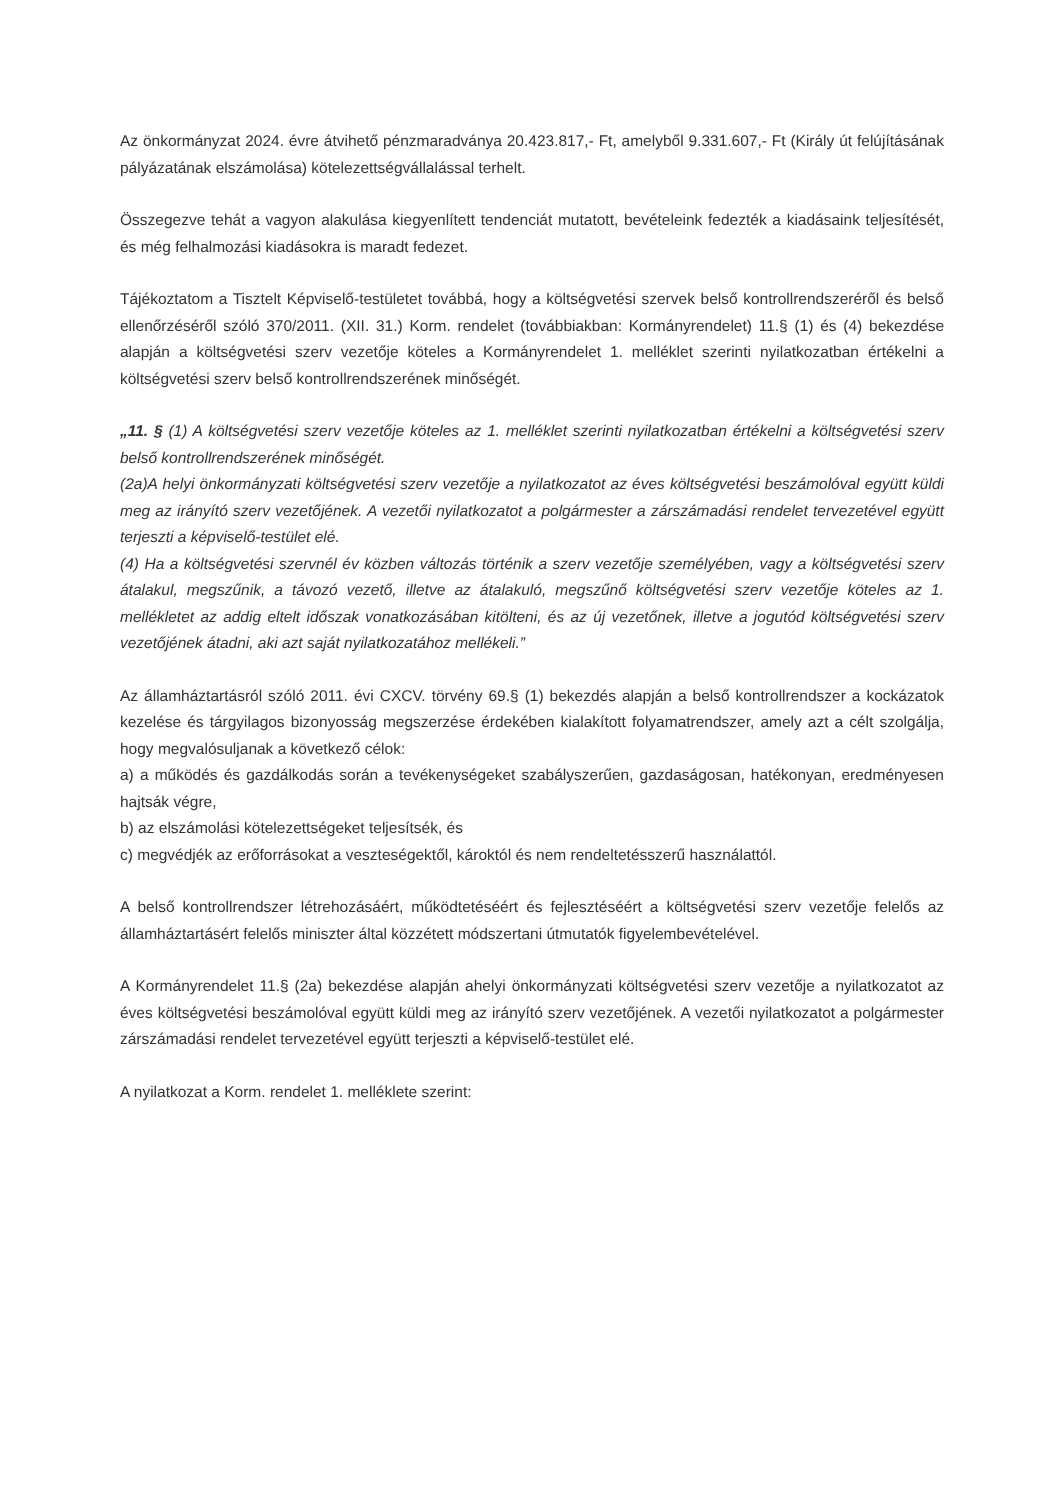Az önkormányzat 2024. évre átvihető pénzmaradványa 20.423.817,- Ft, amelyből 9.331.607,- Ft (Király út felújításának pályázatának elszámolása) kötelezettségvállalással terhelt.
Összegezve tehát a vagyon alakulása kiegyenlített tendenciát mutatott, bevételeink fedezték a kiadásaink teljesítését, és még felhalmozási kiadásokra is maradt fedezet.
Tájékoztatom a Tisztelt Képviselő-testületet továbbá, hogy a költségvetési szervek belső kontrollrendszeréről és belső ellenőrzéséről szóló 370/2011. (XII. 31.) Korm. rendelet (továbbiakban: Kormányrendelet) 11.§ (1) és (4) bekezdése alapján a költségvetési szerv vezetője köteles a Kormányrendelet 1. melléklet szerinti nyilatkozatban értékelni a költségvetési szerv belső kontrollrendszerének minőségét.
„11. § (1) A költségvetési szerv vezetője köteles az 1. melléklet szerinti nyilatkozatban értékelni a költségvetési szerv belső kontrollrendszerének minőségét.
(2a)A helyi önkormányzati költségvetési szerv vezetője a nyilatkozatot az éves költségvetési beszámolóval együtt küldi meg az irányító szerv vezetőjének. A vezetői nyilatkozatot a polgármester a zárszámadási rendelet tervezetével együtt terjeszti a képviselő-testület elé.
(4) Ha a költségvetési szervnél év közben változás történik a szerv vezetője személyében, vagy a költségvetési szerv átalakul, megszűnik, a távozó vezető, illetve az átalakuló, megszűnő költségvetési szerv vezetője köteles az 1. mellékletet az addig eltelt időszak vonatkozásában kitölteni, és az új vezetőnek, illetve a jogutód költségvetési szerv vezetőjének átadni, aki azt saját nyilatkozatához mellékeli.”
Az államháztartásról szóló 2011. évi CXCV. törvény 69.§ (1) bekezdés alapján a belső kontrollrendszer a kockázatok kezelése és tárgyilagos bizonyosság megszerzése érdekében kialakított folyamatrendszer, amely azt a célt szolgálja, hogy megvalósuljanak a következő célok:
a) a működés és gazdálkodás során a tevékenységeket szabályszerűen, gazdaságosan, hatékonyan, eredményesen hajtsák végre,
b) az elszámolási kötelezettségeket teljesítsék, és
c) megvédjék az erőforrásokat a veszteségektől, károktól és nem rendeltetésszerű használattól.
A belső kontrollrendszer létrehozásáért, működtetéséért és fejlesztéséért a költségvetési szerv vezetője felelős az államháztartásért felelős miniszter által közzétett módszertani útmutatók figyelembevételével.
A Kormányrendelet 11.§ (2a) bekezdése alapján ahelyi önkormányzati költségvetési szerv vezetője a nyilatkozatot az éves költségvetési beszámolóval együtt küldi meg az irányító szerv vezetőjének. A vezetői nyilatkozatot a polgármester zárszámadási rendelet tervezetével együtt terjeszti a képviselő-testület elé.
A nyilatkozat a Korm. rendelet 1. melléklete szerint: